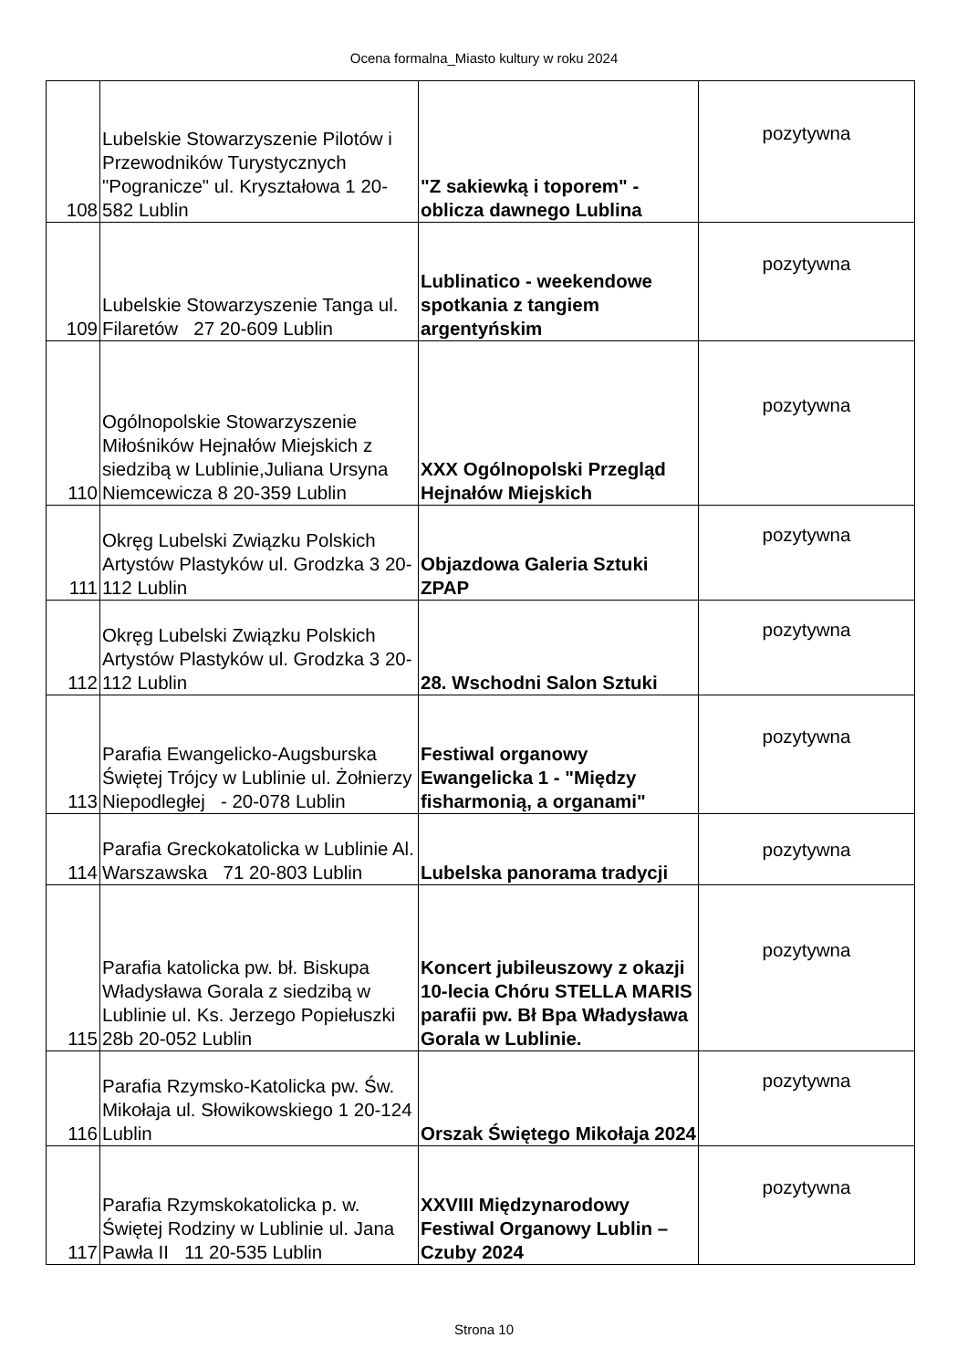Ocena formalna_Miasto kultury w roku 2024
| 108 | Lubelskie Stowarzyszenie Pilotów i Przewodników Turystycznych "Pogranicze" ul. Kryształowa 1 20-582 Lublin | "Z sakiewką i toporem" - oblicza dawnego Lublina | pozytywna |
| 109 | Lubelskie Stowarzyszenie Tanga ul. Filaretów 27 20-609 Lublin | Lublinatico - weekendowe spotkania z tangiem argentyńskim | pozytywna |
| 110 | Ogólnopolskie Stowarzyszenie Miłośników Hejnałów Miejskich z siedzibą w Lublinie,Juliana Ursyna Niemcewicza 8 20-359 Lublin | XXX Ogólnopolski Przegląd Hejnałów Miejskich | pozytywna |
| 111 | Okręg Lubelski Związku Polskich Artystów Plastyków ul. Grodzka 3 20-112 Lublin | Objazdowa Galeria Sztuki ZPAP | pozytywna |
| 112 | Okręg Lubelski Związku Polskich Artystów Plastyków ul. Grodzka 3 20-112 Lublin | 28. Wschodni Salon Sztuki | pozytywna |
| 113 | Parafia Ewangelicko-Augsburska Świętej Trójcy w Lublinie ul. Żołnierzy Niepodległej - 20-078 Lublin | Festiwal organowy Ewangelicka 1 - "Między fisharmonią, a organami" | pozytywna |
| 114 | Parafia Greckokatolicka w Lublinie Al. Warszawska 71 20-803 Lublin | Lubelska panorama tradycji | pozytywna |
| 115 | Parafia katolicka pw. bł. Biskupa Władysława Gorala z siedzibą w Lublinie ul. Ks. Jerzego Popiełuszki 28b 20-052 Lublin | Koncert jubileuszowy z okazji 10-lecia Chóru STELLA MARIS parafii pw. Bł Bpa Władysława Gorala w Lublinie. | pozytywna |
| 116 | Parafia Rzymsko-Katolicka pw. Św. Mikołaja ul. Słowikowskiego 1 20-124 Lublin | Orszak Świętego Mikołaja 2024 | pozytywna |
| 117 | Parafia Rzymskokatolicka p. w. Świętej Rodziny w Lublinie ul. Jana Pawła II 11 20-535 Lublin | XXVIII Międzynarodowy Festiwal Organowy Lublin – Czuby 2024 | pozytywna |
Strona 10